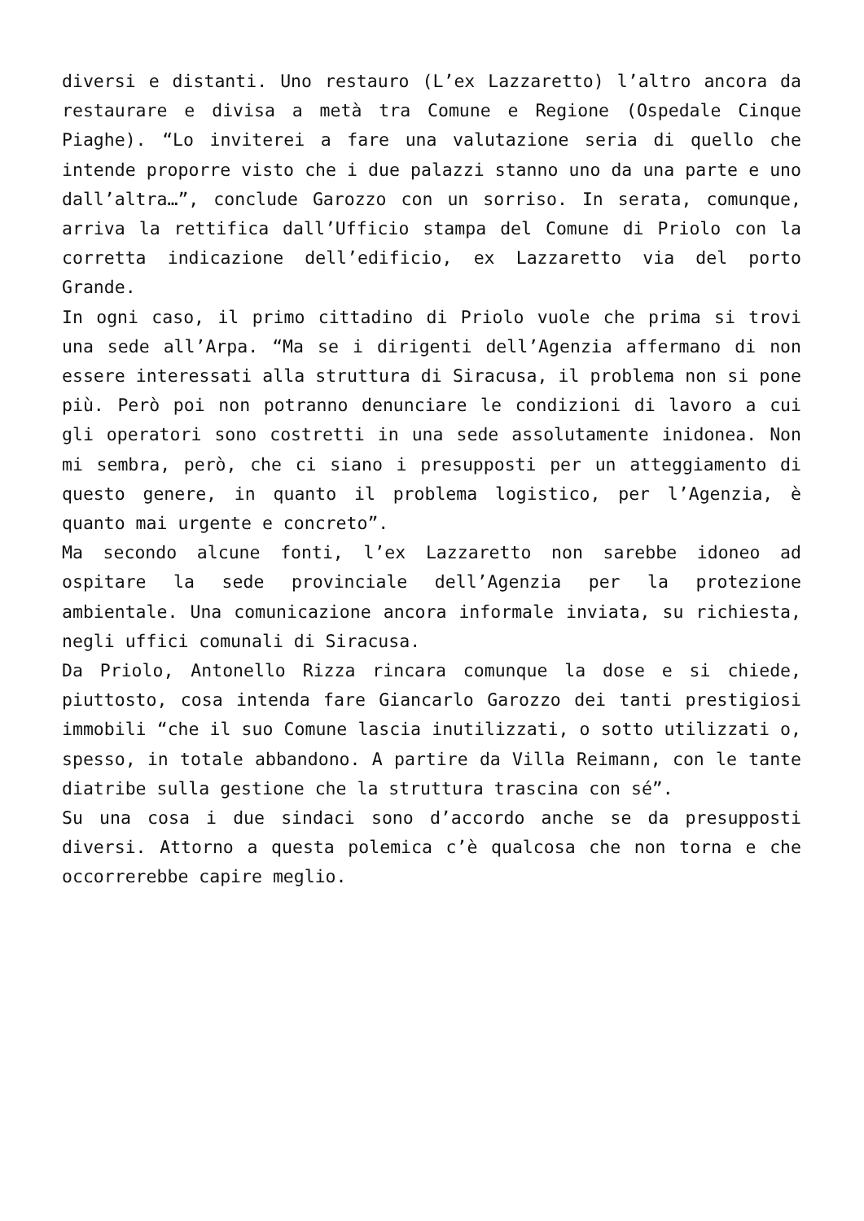diversi e distanti. Uno restauro (L’ex Lazzaretto) l’altro ancora da restaurare e divisa a metà tra Comune e Regione (Ospedale Cinque Piaghe). “Lo inviterei a fare una valutazione seria di quello che intende proporre visto che i due palazzi stanno uno da una parte e uno dall’altra…”, conclude Garozzo con un sorriso. In serata, comunque, arriva la rettifica dall’Ufficio stampa del Comune di Priolo con la corretta indicazione dell’edificio, ex Lazzaretto via del porto Grande.
In ogni caso, il primo cittadino di Priolo vuole che prima si trovi una sede all’Arpa. “Ma se i dirigenti dell’Agenzia affermano di non essere interessati alla struttura di Siracusa, il problema non si pone più. Però poi non potranno denunciare le condizioni di lavoro a cui gli operatori sono costretti in una sede assolutamente inidonea. Non mi sembra, però, che ci siano i presupposti per un atteggiamento di questo genere, in quanto il problema logistico, per l’Agenzia, è quanto mai urgente e concreto”.
Ma secondo alcune fonti, l’ex Lazzaretto non sarebbe idoneo ad ospitare la sede provinciale dell’Agenzia per la protezione ambientale. Una comunicazione ancora informale inviata, su richiesta, negli uffici comunali di Siracusa.
Da Priolo, Antonello Rizza rincara comunque la dose e si chiede, piuttosto, cosa intenda fare Giancarlo Garozzo dei tanti prestigiosi immobili “che il suo Comune lascia inutilizzati, o sotto utilizzati o, spesso, in totale abbandono. A partire da Villa Reimann, con le tante diatribe sulla gestione che la struttura trascina con sé”.
Su una cosa i due sindaci sono d’accordo anche se da presupposti diversi. Attorno a questa polemica c’è qualcosa che non torna e che occorrerebbe capire meglio.